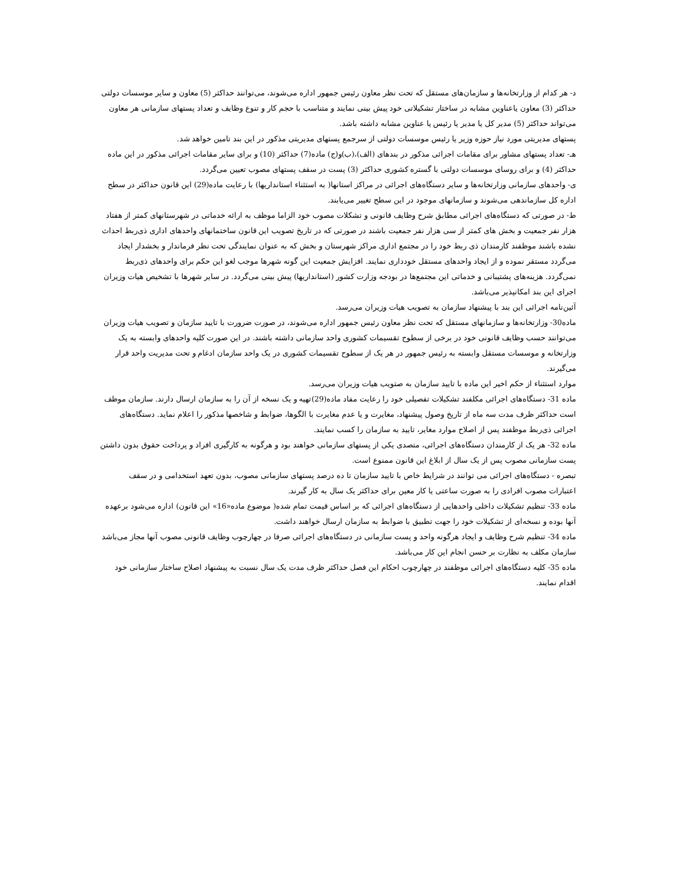د- هر کدام از وزارتخانه‌ها و سازمان‌های مستقل که تحت نظر معاون رئیس جمهور اداره می‌شوند، می‌توانند حداکثر (5) معاون و سایر موسسات دولتی حداکثر (3) معاون یاعناوین مشابه در ساختار تشکیلاتی خود پیش بینی نمایند و متناسب با حجم کار و تنوع وظایف و تعداد پستهای سازمانی هر معاون می‌تواند حداکثر (5) مدیر کل یا مدیر یا رئیس یا عناوین مشابه داشته باشد.
پستهای مدیریتی مورد نیاز حوزه وزیر یا رئیس موسسات دولتی از سرجمع پستهای مدیریتی مذکور در این بند تامین خواهد شد.
هـ- تعداد پستهای مشاور برای مقامات اجرائی مذکور در بندهای (الف)،(ب)و(ج) ماده(7) حداکثر (10) و برای سایر مقامات اجرائی مذکور در این ماده حداکثر (4) و برای روسای موسسات دولتی با گستره کشوری حداکثر (3) پست در سقف پستهای مصوب تعیین می‌گردد.
ی- واحدهای سازمانی وزارتخانه‌ها و سایر دستگاه‌های اجرائی در مراکز استانها( به استثناء استانداریها) با رعایت ماده(29) این قانون حداکثر در سطح اداره کل سازماندهی می‌شوند و سازمانهای موجود در این سطح تغییر می‌یابند.
ط- در صورتی که دستگاه‌های اجرائی مطابق شرح وظایف قانونی و تشکلات مصوب خود الزاما موظف به ارائه خدماتی در شهرستانهای کمتر از هفتاد هزار نفر جمعیت و بخش های کمتر از سی هزار نفر جمعیت باشند در صورتی که در تاریخ تصویب این قانون ساختمانهای واحدهای اداری ذی‌ربط احداث نشده باشند موظفند کارمندان ذی ربط خود را در مجتمع اداری مراکز شهرستان و بخش که به عنوان نمایندگی تحت نظر فرماندار و بخشدار ایجاد می‌گردد مستقر نموده و از ایجاد واحدهای مستقل خودداری نمایند. افزایش جمعیت این گونه شهرها موجب لغو این حکم برای واحدهای ذی‌ربط نمی‌گردد. هزینه‌های پشتیبانی و خدماتی این مجتمع‌ها در بودجه وزارت کشور (استانداریها) پیش بینی می‌گردد. در سایر شهرها با تشخیص هیات وزیران اجرای این بند امکانپذیر می‌باشد.
آئین‌نامه اجرائی این بند با پیشنهاد سازمان به تصویب هیات وزیران می‌رسد.
ماده30- وزارتخانه‌ها و سازمانهای مستقل که تحت نظر معاون رئیس جمهور اداره می‌شوند، در صورت ضرورت با تایید سازمان و تصویب هیات وزیران می‌توانند حسب وظایف قانونی خود در برخی از سطوح تقسیمات کشوری واحد سازمانی داشته باشند. در این صورت کلیه واحدهای وابسته به یک وزارتخانه و موسسات مستقل وابسته به رئیس جمهور در هر یک از سطوح تقسیمات کشوری در یک واحد سازمان ادغام و تحت مدیریت واحد قرار می‌گیرند.
موارد استثناء از حکم اخیر این ماده با تایید سازمان به صتویب هیات وزیران می‌رسد.
ماده 31- دستگاه‌های اجرائی مکلفند تشکیلات تفصیلی خود را رعایت مفاد ماده(29)تهیه و یک نسخه از آن را به سازمان ارسال دارند. سازمان موظف است حداکثر ظرف مدت سه ماه از تاریخ وصول پیشنهاد، مغایرت و یا عدم مغایرت با الگوها، ضوابط و شاخصها مذکور را اعلام نماید. دستگاه‌های اجرائی ذی‌ربط موظفند پس از اصلاح موارد مغایر، تایید به سازمان را کسب نمایند.
ماده 32- هر یک از کارمندان دستگاه‌های اجرائی، متصدی یکی از پستهای سازمانی خواهند بود و هرگونه به کارگیری افراد و پرداخت حقوق بدون داشتن پست سازمانی مصوب پس از یک سال از ابلاغ این قانون ممنوع است.
تبصره - دستگاه‌های اجرائی می توانند در شرایط خاص با تایید سازمان تا ده درصد پستهای سازمانی مصوب، بدون تعهد استخدامی و در سقف اعتبارات مصوب افرادی را به صورت ساعتی یا کار معین برای حداکثر یک سال به کار گیرند.
ماده 33- تنظیم تشکیلات داخلی واحدهایی از دستگاه‌های اجرائی که بر اساس قیمت تمام شده( موضوع ماده«16» این قانون) اداره می‌شود برعهده آنها بوده و نسخه‌ای از تشکیلات خود را جهت تطبیق با ضوابط به سازمان ارسال خواهند داشت.
ماده 34- تنظیم شرح وظایف و ایجاد هرگونه واحد و پست سازمانی در دستگاه‌های اجرائی صرفا در چهارچوب وظایف قانونی مصوب آنها مجاز می‌باشد سازمان مکلف به نظارت بر حسن انجام این کار می‌باشد.
ماده 35- کلیه دستگاه‌های اجرائی موظفند در چهارچوب احکام این فصل حداکثر ظرف مدت یک سال نسبت به پیشنهاد اصلاح ساختار سازمانی خود اقدام نمایند.